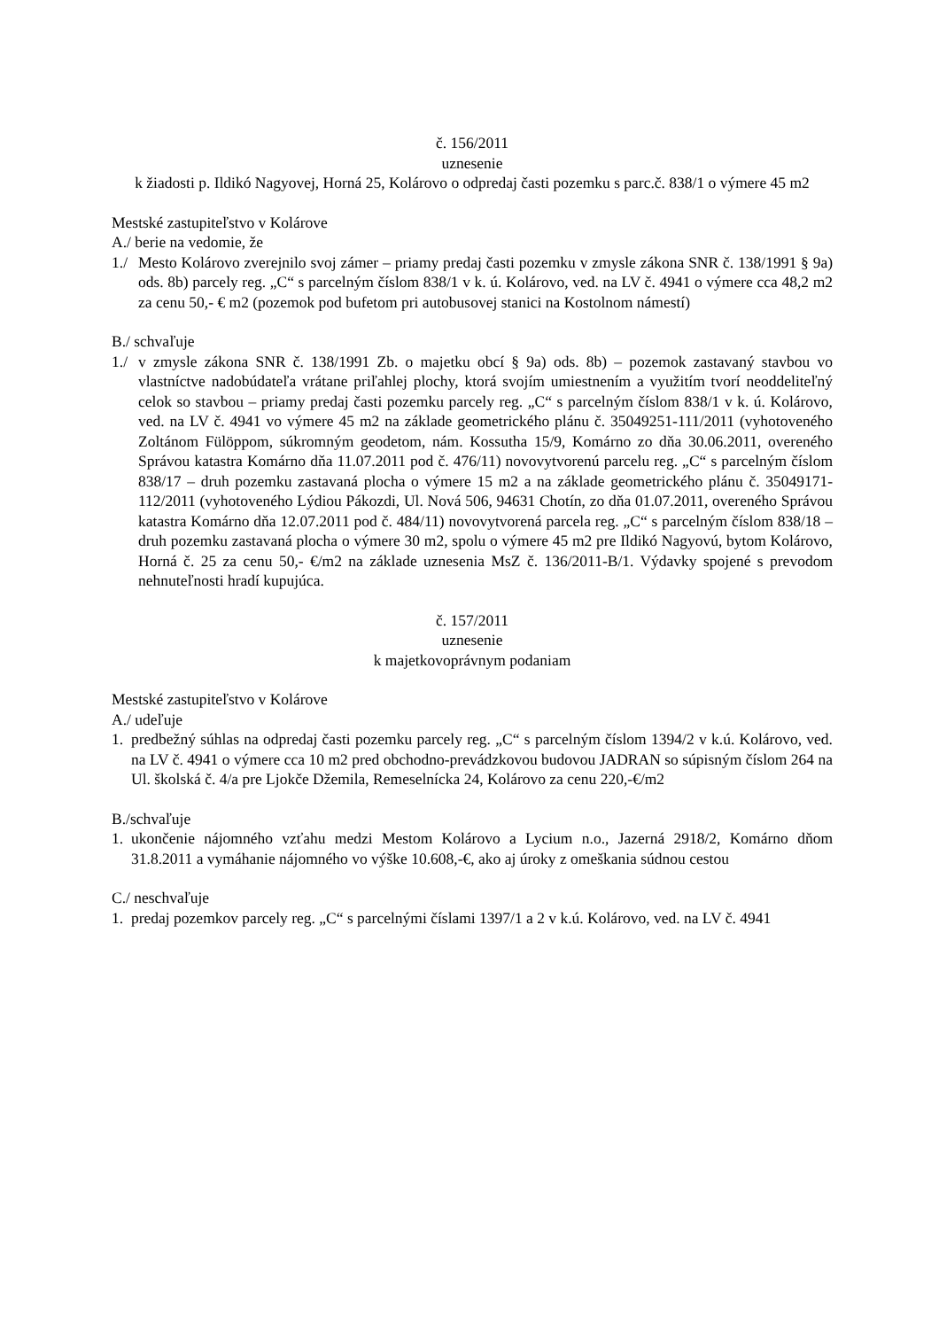č. 156/2011
uznesenie
k žiadosti p. Ildikó Nagyovej, Horná 25, Kolárovo o odpredaj časti pozemku s parc.č. 838/1 o výmere 45 m2
Mestské zastupiteľstvo v Kolárove
A./ berie na vedomie, že
1./ Mesto Kolárovo zverejnilo svoj zámer – priamy predaj časti pozemku v zmysle zákona SNR č. 138/1991 § 9a) ods. 8b) parcely reg. „C“ s parcelným číslom 838/1 v k. ú. Kolárovo, ved. na LV č. 4941 o výmere cca 48,2 m2 za cenu 50,- € m2 (pozemok pod bufetom pri autobusovej stanici na Kostolnom námestí)
B./ schvaľuje
1./ v zmysle zákona SNR č. 138/1991 Zb. o majetku obcí § 9a) ods. 8b) – pozemok zastavaný stavbou vo vlastníctve nadobúdateľa vrátane priľahlej plochy, ktorá svojím umiestnením a využitím tvorí neoddeliteľný celok so stavbou – priamy predaj časti pozemku parcely reg. „C“ s parcelným číslom 838/1 v k. ú. Kolárovo, ved. na LV č. 4941 vo výmere 45 m2 na základe geometrického plánu č. 35049251-111/2011 (vyhotoveného Zoltánom Fülöppom, súkromným geodetom, nám. Kossutha 15/9, Komárno zo dňa 30.06.2011, overeného Správou katastra Komárno dňa 11.07.2011 pod č. 476/11) novovytvorenú parcelu reg. „C“ s parcelným číslom 838/17 – druh pozemku zastavaná plocha o výmere 15 m2 a na základe geometrického plánu č. 35049171-112/2011 (vyhotoveného Lýdiou Pákozdi, Ul. Nová 506, 94631 Chotín, zo dňa 01.07.2011, overeného Správou katastra Komárno dňa 12.07.2011 pod č. 484/11) novovytvorená parcela reg. „C“ s parcelným číslom 838/18 – druh pozemku zastavaná plocha o výmere 30 m2, spolu o výmere 45 m2 pre Ildikó Nagyovú, bytom Kolárovo, Horná č. 25 za cenu 50,- €/m2 na základe uznesenia MsZ č. 136/2011-B/1. Výdavky spojené s prevodom nehnuteľnosti hradí kupujúca.
č. 157/2011
uznesenie
k majetkovoprávnym podaniam
Mestské zastupiteľstvo v Kolárove
A./ udeľuje
1. predbežný súhlas na odpredaj časti pozemku parcely reg. „C“ s parcelným číslom 1394/2 v k.ú. Kolárovo, ved. na LV č. 4941 o výmere cca 10 m2 pred obchodno-prevádzkovou budovou JADRAN so súpisným číslom 264 na Ul. školská č. 4/a pre Ljokče Džemila, Remeselnícka 24, Kolárovo za cenu 220,-€/m2
B./schvaľuje
1. ukončenie nájomného vzťahu medzi Mestom Kolárovo a Lycium n.o., Jazerná 2918/2, Komárno dňom 31.8.2011 a vymáhanie nájomného vo výške 10.608,-€, ako aj úroky z omeškania súdnou cestou
C./ neschvaľuje
1. predaj pozemkov parcely reg. „C“ s parcelnými číslami 1397/1 a 2 v k.ú. Kolárovo, ved. na LV č. 4941